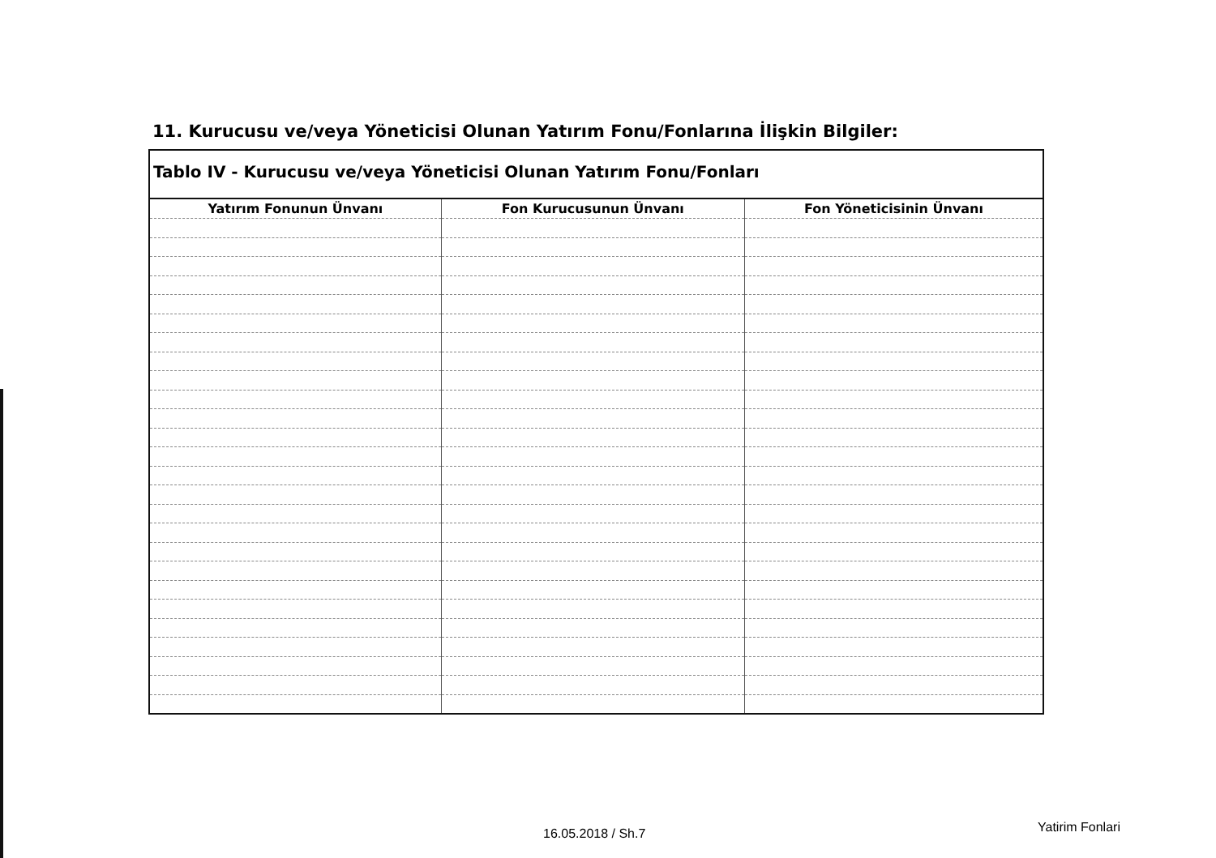11. Kurucusu ve/veya Yöneticisi Olunan Yatırım Fonu/Fonlarına İlişkin Bilgiler:
| Tablo IV - Kurucusu ve/veya Yöneticisi Olunan Yatırım Fonu/Fonları | | |
| --- | --- | --- |
| Yatırım Fonunun Ünvanı | Fon Kurucusunun Ünvanı | Fon Yöneticisinin Ünvanı |
16.05.2018 / Sh.7 Yatirim Fonlari